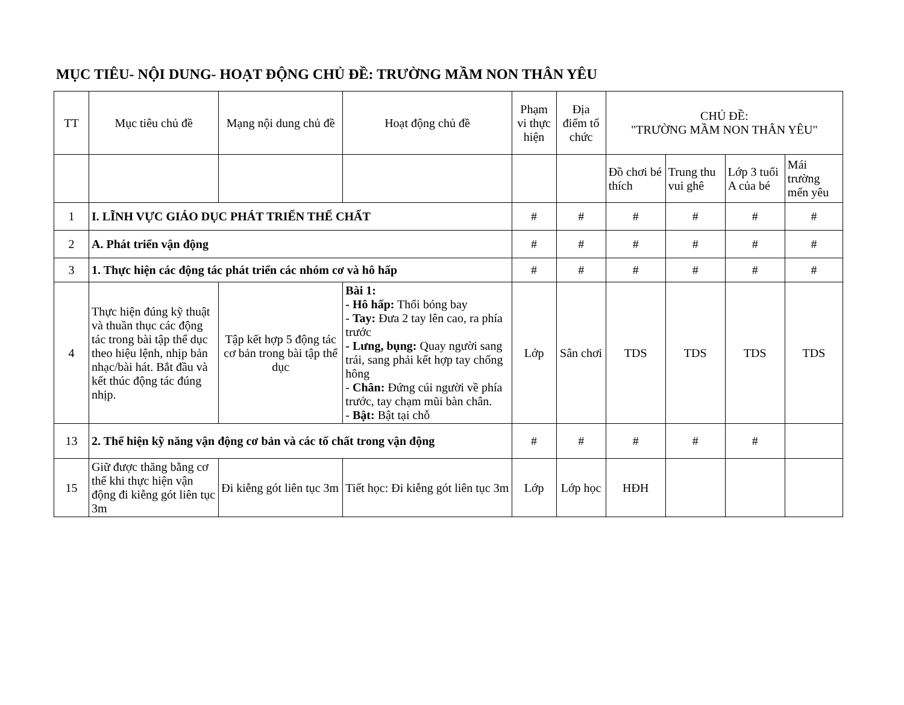MỤC TIÊU- NỘI DUNG- HOẠT ĐỘNG CHỦ ĐỀ: TRƯỜNG MẦM NON THÂN YÊU
| TT | Mục tiêu chủ đề | Mạng nội dung chủ đề | Hoạt động chủ đề | Phạm vi thực hiện | Địa điểm tổ chức | CHỦ ĐỀ: "TRƯỜNG MẦM NON THÂN YÊU" | | | |
| --- | --- | --- | --- | --- | --- | --- | --- | --- | --- |
| | | | | | | Đồ chơi bé thích | Trung thu vui ghê | Lớp 3 tuổi A của bé | Mái trường mến yêu |
| 1 | I. LĨNH VỰC GIÁO DỤC PHÁT TRIỂN THỂ CHẤT | | | # | # | # | # | # | # |
| 2 | A. Phát triển vận động | | | # | # | # | # | # | # |
| 3 | 1. Thực hiện các động tác phát triển các nhóm cơ và hô hấp | | | # | # | # | # | # | # |
| 4 | Thực hiện đúng kỹ thuật và thuần thục các động tác trong bài tập thể dục theo hiệu lệnh, nhịp bản nhạc/bài hát. Bắt đầu và kết thúc động tác đúng nhịp. | Tập kết hợp 5 động tác cơ bản trong bài tập thể dục | Bài 1: - Hô hấp: Thổi bóng bay - Tay: Đưa 2 tay lên cao, ra phía trước - Lưng, bụng: Quay người sang trái, sang phải kết hợp tay chống hông - Chân: Đứng cúi người về phía trước, tay chạm mũi bàn chân. - Bật: Bật tại chỗ | Lớp | Sân chơi | TDS | TDS | TDS | TDS |
| 13 | 2. Thể hiện kỹ năng vận động cơ bản và các tố chất trong vận động | | | # | # | # | # | # | |
| 15 | Giữ được thăng bằng cơ thể khi thực hiện vận động đi kiễng gót liên tục 3m | Đi kiễng gót liên tục 3m | Tiết học: Đi kiễng gót liên tục 3m | Lớp | Lớp học | HĐH | | | |